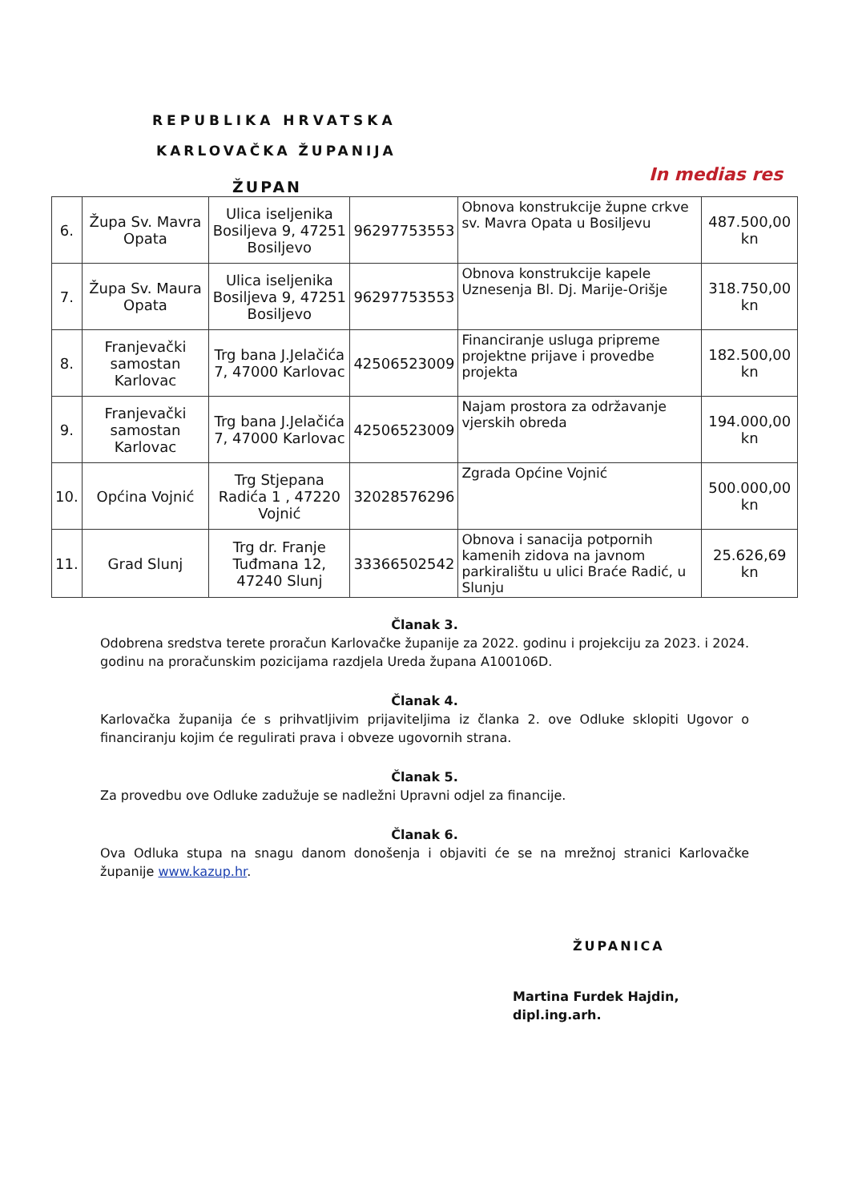REPUBLIKA HRVATSKA
KARLOVAČKA ŽUPANIJA
ŽUPAN
In medias res
| 6. | Župa Sv. Mavra Opata | Ulica iseljenika Bosiljeva 9, 47251 Bosiljevo | 96297753553 | Obnova konstrukcije župne crkve sv. Mavra Opata u Bosiljevu | 487.500,00 kn |
| 7. | Župa Sv. Maura Opata | Ulica iseljenika Bosiljeva 9, 47251 Bosiljevo | 96297753553 | Obnova konstrukcije kapele Uznesenja Bl. Dj. Marije-Orišje | 318.750,00 kn |
| 8. | Franjevački samostan Karlovac | Trg bana J.Jelačića 7, 47000 Karlovac | 42506523009 | Financiranje usluga pripreme projektne prijave i provedbe projekta | 182.500,00 kn |
| 9. | Franjevački samostan Karlovac | Trg bana J.Jelačića 7, 47000 Karlovac | 42506523009 | Najam prostora za održavanje vjerskih obreda | 194.000,00 kn |
| 10. | Općina Vojnić | Trg Stjepana Radića 1 , 47220 Vojnić | 32028576296 | Zgrada Općine Vojnić | 500.000,00 kn |
| 11. | Grad Slunj | Trg dr. Franje Tuđmana 12, 47240 Slunj | 33366502542 | Obnova i sanacija potpornih kamenih zidova na javnom parkiralištu u ulici Braće Radić, u Slunju | 25.626,69 kn |
Članak 3.
Odobrena sredstva terete proračun Karlovačke županije za 2022. godinu i projekciju za 2023. i 2024. godinu na proračunskim pozicijama razdjela Ureda župana A100106D.
Članak 4.
Karlovačka županija će s prihvatljivim prijaviteljima iz članka 2. ove Odluke sklopiti Ugovor o financiranju kojim će regulirati prava i obveze ugovornih strana.
Članak 5.
Za provedbu ove Odluke zadužuje se nadležni Upravni odjel za financije.
Članak 6.
Ova Odluka stupa na snagu danom donošenja i objaviti će se na mrežnoj stranici Karlovačke županije www.kazup.hr.
ŽUPANICA
Martina Furdek Hajdin, dipl.ing.arh.